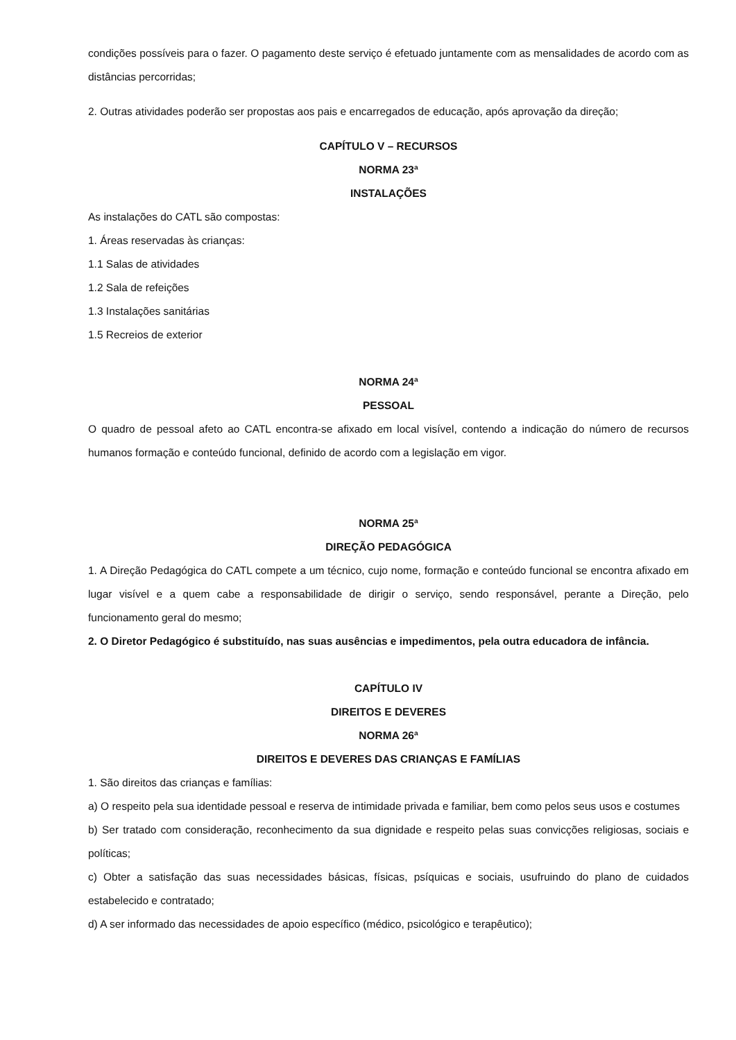condições possíveis para o fazer. O pagamento deste serviço é efetuado juntamente com as mensalidades de acordo com as distâncias percorridas;
2. Outras atividades poderão ser propostas aos pais e encarregados de educação, após aprovação da direção;
CAPÍTULO V – RECURSOS
NORMA 23ª
INSTALAÇÕES
As instalações do CATL são compostas:
1. Áreas reservadas às crianças:
1.1 Salas de atividades
1.2 Sala de refeições
1.3 Instalações sanitárias
1.5 Recreios de exterior
NORMA 24ª
PESSOAL
O quadro de pessoal afeto ao CATL encontra-se afixado em local visível, contendo a indicação do número de recursos humanos formação e conteúdo funcional, definido de acordo com a legislação em vigor.
NORMA 25ª
DIREÇÃO PEDAGÓGICA
1. A Direção Pedagógica do CATL compete a um técnico, cujo nome, formação e conteúdo funcional se encontra afixado em lugar visível e a quem cabe a responsabilidade de dirigir o serviço, sendo responsável, perante a Direção, pelo funcionamento geral do mesmo;
2. O Diretor Pedagógico é substituído, nas suas ausências e impedimentos, pela outra educadora de infância.
CAPÍTULO IV
DIREITOS E DEVERES
NORMA 26ª
DIREITOS E DEVERES DAS CRIANÇAS E FAMÍLIAS
1. São direitos das crianças e famílias:
a) O respeito pela sua identidade pessoal e reserva de intimidade privada e familiar, bem como pelos seus usos e costumes
b) Ser tratado com consideração, reconhecimento da sua dignidade e respeito pelas suas convicções religiosas, sociais e políticas;
c) Obter a satisfação das suas necessidades básicas, físicas, psíquicas e sociais, usufruindo do plano de cuidados estabelecido e contratado;
d) A ser informado das necessidades de apoio específico (médico, psicológico e terapêutico);